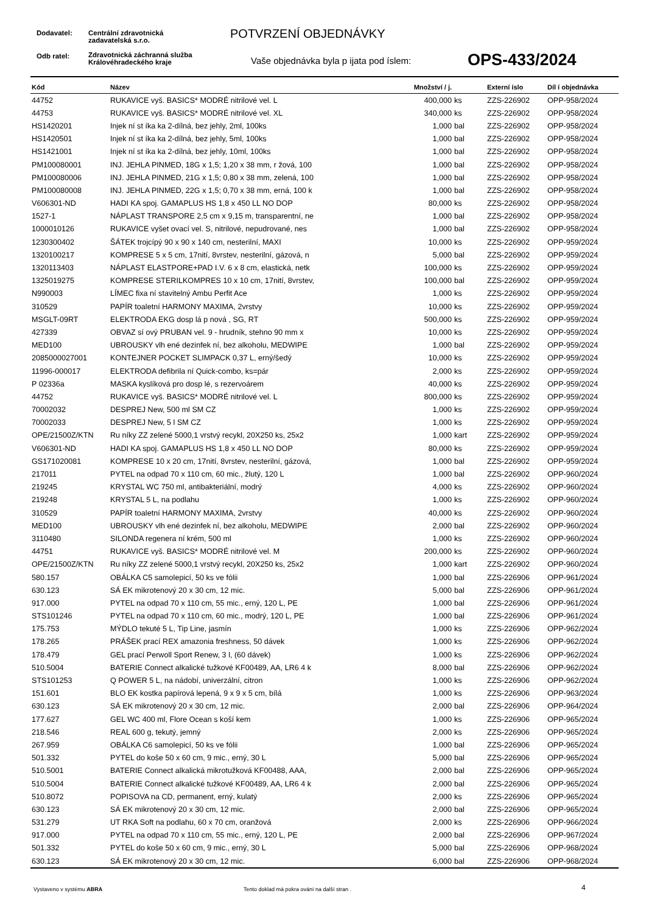Dodavatel:
Centrální zdravotnická
zadavatelská s.r.o.
POTVRZENÍ OBJEDNÁVKY
Odb ratel:
Zdravotnická záchranná služba
Královéhradeckého kraje
Vaše objednávka byla p ijata pod íslem:
OPS-433/2024
| Kód | Název | Množství / j. | | Externí íslo | Díl í objednávka |
| --- | --- | --- | --- | --- | --- |
| 44752 | RUKAVICE vyš. BASICS* MODRÉ nitrilové vel. L | 400,000 | ks | ZZS-226902 | OPP-958/2024 |
| 44753 | RUKAVICE vyš. BASICS* MODRÉ nitrilové vel. XL | 340,000 | ks | ZZS-226902 | OPP-958/2024 |
| HS1420201 | Injek ní st íka ka 2-dílná, bez jehly, 2ml, 100ks | 1,000 | bal | ZZS-226902 | OPP-958/2024 |
| HS1420501 | Injek ní st íka ka 2-dílná, bez jehly, 5ml, 100ks | 1,000 | bal | ZZS-226902 | OPP-958/2024 |
| HS1421001 | Injek ní st íka ka 2-dílná, bez jehly, 10ml, 100ks | 1,000 | bal | ZZS-226902 | OPP-958/2024 |
| PM100080001 | INJ. JEHLA PINMED, 18G x 1,5; 1,20 x 38 mm, r žová, 100 | 1,000 | bal | ZZS-226902 | OPP-958/2024 |
| PM100080006 | INJ. JEHLA PINMED, 21G x 1,5; 0,80 x 38 mm, zelená, 100 | 1,000 | bal | ZZS-226902 | OPP-958/2024 |
| PM100080008 | INJ. JEHLA PINMED, 22G x 1,5; 0,70 x 38 mm, erná, 100 k | 1,000 | bal | ZZS-226902 | OPP-958/2024 |
| V606301-ND | HADI KA spoj. GAMAPLUS HS 1,8 x 450 LL NO DOP | 80,000 | ks | ZZS-226902 | OPP-958/2024 |
| 1527-1 | NÁPLAST TRANSPORE 2,5 cm x 9,15 m, transparentní, ne | 1,000 | bal | ZZS-226902 | OPP-958/2024 |
| 1000010126 | RUKAVICE vyšet ovací vel. S, nitrilové, nepudrované, nes | 1,000 | bal | ZZS-226902 | OPP-958/2024 |
| 1230300402 | ŠÁTEK trojcípý 90 x 90 x 140 cm, nesterilní, MAXI | 10,000 | ks | ZZS-226902 | OPP-959/2024 |
| 1320100217 | KOMPRESE 5 x 5 cm, 17nití, 8vrstev, nesterilní, gázová, n | 5,000 | bal | ZZS-226902 | OPP-959/2024 |
| 1320113403 | NÁPLAST ELASTPORE+PAD I.V. 6 x 8 cm, elastická, netk | 100,000 | ks | ZZS-226902 | OPP-959/2024 |
| 1325019275 | KOMPRESE STERILKOMPRES 10 x 10 cm, 17nití, 8vrstev, | 100,000 | bal | ZZS-226902 | OPP-959/2024 |
| N990003 | LÍMEC fixa ní stavitelný Ambu Perfit Ace | 1,000 | ks | ZZS-226902 | OPP-959/2024 |
| 310529 | PAPÍR toaletní HARMONY MAXIMA, 2vrstvy | 10,000 | ks | ZZS-226902 | OPP-959/2024 |
| MSGLT-09RT | ELEKTRODA EKG dosp lá p nová , SG, RT | 500,000 | ks | ZZS-226902 | OPP-959/2024 |
| 427339 | OBVAZ sí ový PRUBAN vel. 9 - hrudník, stehno 90 mm x | 10,000 | ks | ZZS-226902 | OPP-959/2024 |
| MED100 | UBROUSKY vlh ené dezinfek ní, bez alkoholu, MEDWIPE | 1,000 | bal | ZZS-226902 | OPP-959/2024 |
| 2085000027001 | KONTEJNER POCKET SLIMPACK 0,37 L, erný/šedý | 10,000 | ks | ZZS-226902 | OPP-959/2024 |
| 11996-000017 | ELEKTRODA defibrila ní Quick-combo, ks=pár | 2,000 | ks | ZZS-226902 | OPP-959/2024 |
| P 02336a | MASKA kyslíková pro dosp lé, s rezervoárem | 40,000 | ks | ZZS-226902 | OPP-959/2024 |
| 44752 | RUKAVICE vyš. BASICS* MODRÉ nitrilové vel. L | 800,000 | ks | ZZS-226902 | OPP-959/2024 |
| 70002032 | DESPREJ New, 500 ml SM CZ | 1,000 | ks | ZZS-226902 | OPP-959/2024 |
| 70002033 | DESPREJ New, 5 l SM CZ | 1,000 | ks | ZZS-226902 | OPP-959/2024 |
| OPE/21500Z/KTN | Ru níky ZZ zelené 5000,1 vrstvý recykl, 20X250 ks, 25x2 | 1,000 | kart | ZZS-226902 | OPP-959/2024 |
| V606301-ND | HADI KA spoj. GAMAPLUS HS 1,8 x 450 LL NO DOP | 80,000 | ks | ZZS-226902 | OPP-959/2024 |
| GS171020081 | KOMPRESE 10 x 20 cm, 17nití, 8vrstev, nesterilní, gázová, | 1,000 | bal | ZZS-226902 | OPP-959/2024 |
| 217011 | PYTEL na odpad 70 x 110 cm, 60 mic., žlutý, 120 L | 1,000 | bal | ZZS-226902 | OPP-960/2024 |
| 219245 | KRYSTAL WC 750 ml, antibakteriální, modrý | 4,000 | ks | ZZS-226902 | OPP-960/2024 |
| 219248 | KRYSTAL 5 L, na podlahu | 1,000 | ks | ZZS-226902 | OPP-960/2024 |
| 310529 | PAPÍR toaletní HARMONY MAXIMA, 2vrstvy | 40,000 | ks | ZZS-226902 | OPP-960/2024 |
| MED100 | UBROUSKY vlh ené dezinfek ní, bez alkoholu, MEDWIPE | 2,000 | bal | ZZS-226902 | OPP-960/2024 |
| 3110480 | SILONDA regenera ní krém, 500 ml | 1,000 | ks | ZZS-226902 | OPP-960/2024 |
| 44751 | RUKAVICE vyš. BASICS* MODRÉ nitrilové vel. M | 200,000 | ks | ZZS-226902 | OPP-960/2024 |
| OPE/21500Z/KTN | Ru níky ZZ zelené 5000,1 vrstvý recykl, 20X250 ks, 25x2 | 1,000 | kart | ZZS-226902 | OPP-960/2024 |
| 580.157 | OBÁLKA C5 samolepicí, 50 ks ve fólii | 1,000 | bal | ZZS-226906 | OPP-961/2024 |
| 630.123 | SÁ EK mikrotenový 20 x 30 cm, 12 mic. | 5,000 | bal | ZZS-226906 | OPP-961/2024 |
| 917.000 | PYTEL na odpad 70 x 110 cm, 55 mic., erný, 120 L, PE | 1,000 | bal | ZZS-226906 | OPP-961/2024 |
| STS101246 | PYTEL na odpad 70 x 110 cm, 60 mic., modrý, 120 L, PE | 1,000 | bal | ZZS-226906 | OPP-961/2024 |
| 175.753 | MÝDLO tekuté 5 L, Tip Line, jasmín | 1,000 | ks | ZZS-226906 | OPP-962/2024 |
| 178.265 | PRÁŠEK prací REX amazonia freshness, 50 dávek | 1,000 | ks | ZZS-226906 | OPP-962/2024 |
| 178.479 | GEL prací Perwoll Sport Renew, 3 l, (60 dávek) | 1,000 | ks | ZZS-226906 | OPP-962/2024 |
| 510.5004 | BATERIE Connect alkalické tužkové KF00489, AA, LR6 4 k | 8,000 | bal | ZZS-226906 | OPP-962/2024 |
| STS101253 | Q POWER 5 L, na nádobí, univerzální, citron | 1,000 | ks | ZZS-226906 | OPP-962/2024 |
| 151.601 | BLO EK kostka papírová lepená, 9 x 9 x 5 cm, bílá | 1,000 | ks | ZZS-226906 | OPP-963/2024 |
| 630.123 | SÁ EK mikrotenový 20 x 30 cm, 12 mic. | 2,000 | bal | ZZS-226906 | OPP-964/2024 |
| 177.627 | GEL WC 400 ml, Flore Ocean s koší kem | 1,000 | ks | ZZS-226906 | OPP-965/2024 |
| 218.546 | REAL 600 g, tekutý, jemný | 2,000 | ks | ZZS-226906 | OPP-965/2024 |
| 267.959 | OBÁLKA C6 samolepicí, 50 ks ve fólii | 1,000 | bal | ZZS-226906 | OPP-965/2024 |
| 501.332 | PYTEL do koše 50 x 60 cm, 9 mic., erný, 30 L | 5,000 | bal | ZZS-226906 | OPP-965/2024 |
| 510.5001 | BATERIE Connect alkalická mikrotužková KF00488, AAA, | 2,000 | bal | ZZS-226906 | OPP-965/2024 |
| 510.5004 | BATERIE Connect alkalické tužkové KF00489, AA, LR6 4 k | 2,000 | bal | ZZS-226906 | OPP-965/2024 |
| 510.8072 | POPISOVA na CD, permanent, erný, kulatý | 2,000 | ks | ZZS-226906 | OPP-965/2024 |
| 630.123 | SÁ EK mikrotenový 20 x 30 cm, 12 mic. | 2,000 | bal | ZZS-226906 | OPP-965/2024 |
| 531.279 | UT RKA Soft na podlahu, 60 x 70 cm, oranžová | 2,000 | ks | ZZS-226906 | OPP-966/2024 |
| 917.000 | PYTEL na odpad 70 x 110 cm, 55 mic., erný, 120 L, PE | 2,000 | bal | ZZS-226906 | OPP-967/2024 |
| 501.332 | PYTEL do koše 50 x 60 cm, 9 mic., erný, 30 L | 5,000 | bal | ZZS-226906 | OPP-968/2024 |
| 630.123 | SÁ EK mikrotenový 20 x 30 cm, 12 mic. | 6,000 | bal | ZZS-226906 | OPP-968/2024 |
Vystaveno v systému ABRA
Tento doklad má pokra ování na další stran .
4